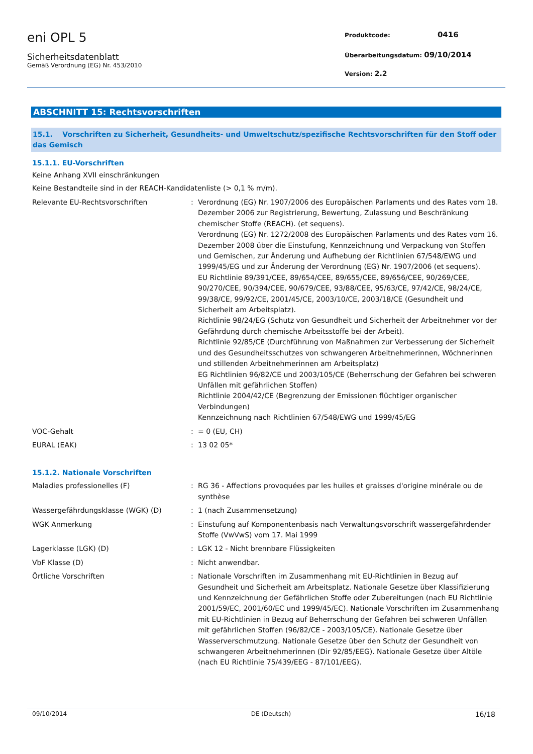eni OPL 5
Sicherheitsdatenblatt
Gemäß Verordnung (EG) Nr. 453/2010
Produktcode: 0416
Überarbeitungsdatum: 09/10/2014
Version: 2.2
ABSCHNITT 15: Rechtsvorschriften
15.1. Vorschriften zu Sicherheit, Gesundheits- und Umweltschutz/spezifische Rechtsvorschriften für den Stoff oder das Gemisch
15.1.1. EU-Vorschriften
Keine Anhang XVII einschränkungen
Keine Bestandteile sind in der REACH-Kandidatenliste (> 0,1 % m/m).
Relevante EU-Rechtsvorschriften : Verordnung (EG) Nr. 1907/2006 des Europäischen Parlaments und des Rates vom 18. Dezember 2006 zur Registrierung, Bewertung, Zulassung und Beschränkung chemischer Stoffe (REACH). (et sequens).
Verordnung (EG) Nr. 1272/2008 des Europäischen Parlaments und des Rates vom 16. Dezember 2008 über die Einstufung, Kennzeichnung und Verpackung von Stoffen und Gemischen, zur Änderung und Aufhebung der Richtlinien 67/548/EWG und 1999/45/EG und zur Änderung der Verordnung (EG) Nr. 1907/2006 (et sequens).
EU Richtlinie 89/391/CEE, 89/654/CEE, 89/655/CEE, 89/656/CEE, 90/269/CEE, 90/270/CEE, 90/394/CEE, 90/679/CEE, 93/88/CEE, 95/63/CE, 97/42/CE, 98/24/CE, 99/38/CE, 99/92/CE, 2001/45/CE, 2003/10/CE, 2003/18/CE (Gesundheit und Sicherheit am Arbeitsplatz).
Richtlinie 98/24/EG (Schutz von Gesundheit und Sicherheit der Arbeitnehmer vor der Gefährdung durch chemische Arbeitsstoffe bei der Arbeit).
Richtlinie 92/85/CE (Durchführung von Maßnahmen zur Verbesserung der Sicherheit und des Gesundheitsschutzes von schwangeren Arbeitnehmerinnen, Wöchnerinnen und stillenden Arbeitnehmerinnen am Arbeitsplatz)
EG Richtlinien 96/82/CE und 2003/105/CE (Beherrschung der Gefahren bei schweren Unfällen mit gefährlichen Stoffen)
Richtlinie 2004/42/CE (Begrenzung der Emissionen flüchtiger organischer Verbindungen)
Kennzeichnung nach Richtlinien 67/548/EWG und 1999/45/EG
VOC-Gehalt : = 0 (EU, CH)
EURAL (EAK) : 13 02 05*
15.1.2. Nationale Vorschriften
Maladies professionelles (F) : RG 36 - Affections provoquées par les huiles et graisses d'origine minérale ou de synthèse
Wassergefährdungsklasse (WGK) (D) : 1 (nach Zusammensetzung)
WGK Anmerkung : Einstufung auf Komponentenbasis nach Verwaltungsvorschrift wassergefährdender Stoffe (VwVwS) vom 17. Mai 1999
Lagerklasse (LGK) (D) : LGK 12 - Nicht brennbare Flüssigkeiten
VbF Klasse (D) : Nicht anwendbar.
Örtliche Vorschriften : Nationale Vorschriften im Zusammenhang mit EU-Richtlinien in Bezug auf Gesundheit und Sicherheit am Arbeitsplatz. Nationale Gesetze über Klassifizierung und Kennzeichnung der Gefährlichen Stoffe oder Zubereitungen (nach EU Richtlinie 2001/59/EC, 2001/60/EC und 1999/45/EC). Nationale Vorschriften im Zusammenhang mit EU-Richtlinien in Bezug auf Beherrschung der Gefahren bei schweren Unfällen mit gefährlichen Stoffen (96/82/CE - 2003/105/CE). Nationale Gesetze über Wasserverschmutzung. Nationale Gesetze über den Schutz der Gesundheit von schwangeren Arbeitnehmerinnen (Dir 92/85/EEG). Nationale Gesetze über Altöle (nach EU Richtlinie 75/439/EEG - 87/101/EEG).
09/10/2014 DE (Deutsch) 16/18